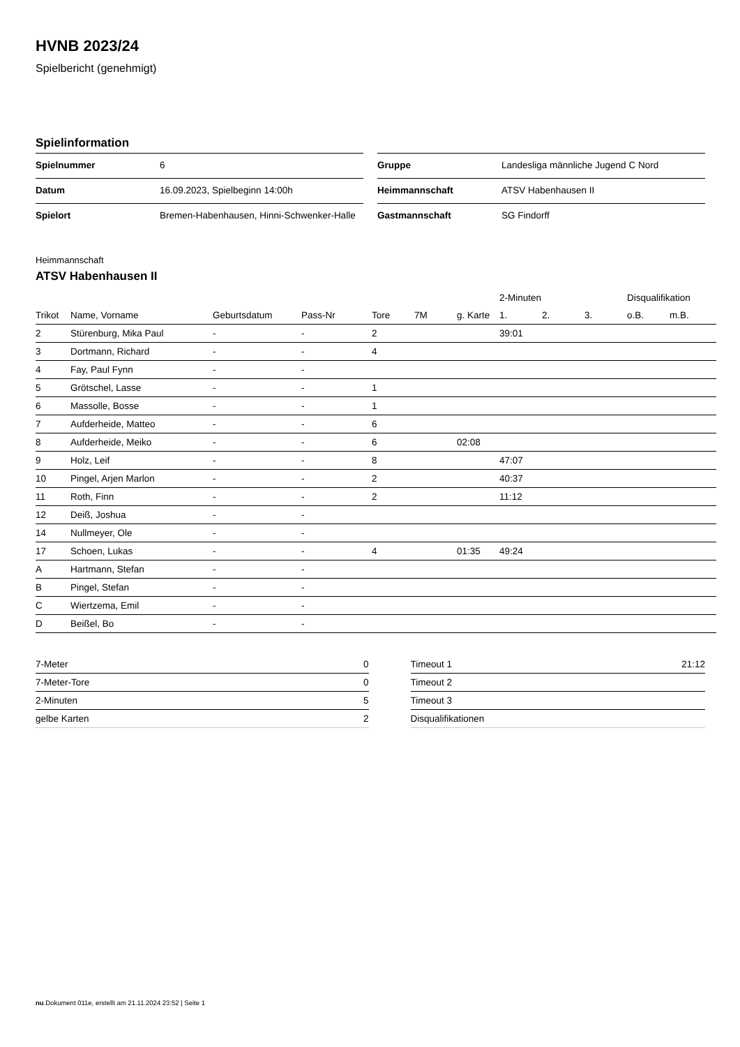HVNB 2023/24
Spielbericht (genehmigt)
Spielinformation
| Spielnummer | 6 |
| Datum | 16.09.2023, Spielbeginn 14:00h |
| Spielort | Bremen-Habenhausen, Hinni-Schwenker-Halle |
| Gruppe | Landesliga männliche Jugend C Nord |
| Heimmannschaft | ATSV Habenhausen II |
| Gastmannschaft | SG Findorff |
Heimmannschaft
ATSV Habenhausen II
| | | | | | | | 2-Minuten | | | Disqualifikation | |
| --- | --- | --- | --- | --- | --- | --- | --- | --- | --- | --- | --- |
| Trikot | Name, Vorname | Geburtsdatum | Pass-Nr | Tore | 7M | g. Karte | 1. | 2. | 3. | o.B. | m.B. |
| 2 | Stürenburg, Mika Paul | - | - | 2 | | | 39:01 | | | | |
| 3 | Dortmann, Richard | - | - | 4 | | | | | | | |
| 4 | Fay, Paul Fynn | - | - | | | | | | | | |
| 5 | Grötschel, Lasse | - | - | 1 | | | | | | | |
| 6 | Massolle, Bosse | - | - | 1 | | | | | | | |
| 7 | Aufderheide, Matteo | - | - | 6 | | | | | | | |
| 8 | Aufderheide, Meiko | - | - | 6 | | 02:08 | | | | | |
| 9 | Holz, Leif | - | - | 8 | | | 47:07 | | | | |
| 10 | Pingel, Arjen Marlon | - | - | 2 | | | 40:37 | | | | |
| 11 | Roth, Finn | - | - | 2 | | | 11:12 | | | | |
| 12 | Deiß, Joshua | - | - | | | | | | | | |
| 14 | Nullmeyer, Ole | - | - | | | | | | | | |
| 17 | Schoen, Lukas | - | - | 4 | | 01:35 | 49:24 | | | | |
| A | Hartmann, Stefan | - | - | | | | | | | | |
| B | Pingel, Stefan | - | - | | | | | | | | |
| C | Wiertzema, Emil | - | - | | | | | | | | |
| D | Beißel, Bo | - | - | | | | | | | | |
| 7-Meter | 0 |
| 7-Meter-Tore | 0 |
| 2-Minuten | 5 |
| gelbe Karten | 2 |
| Timeout 1 | 21:12 |
| Timeout 2 | |
| Timeout 3 | |
| Disqualifikationen | |
nu.Dokument 011e, erstellt am 21.11.2024 23:52 | Seite 1